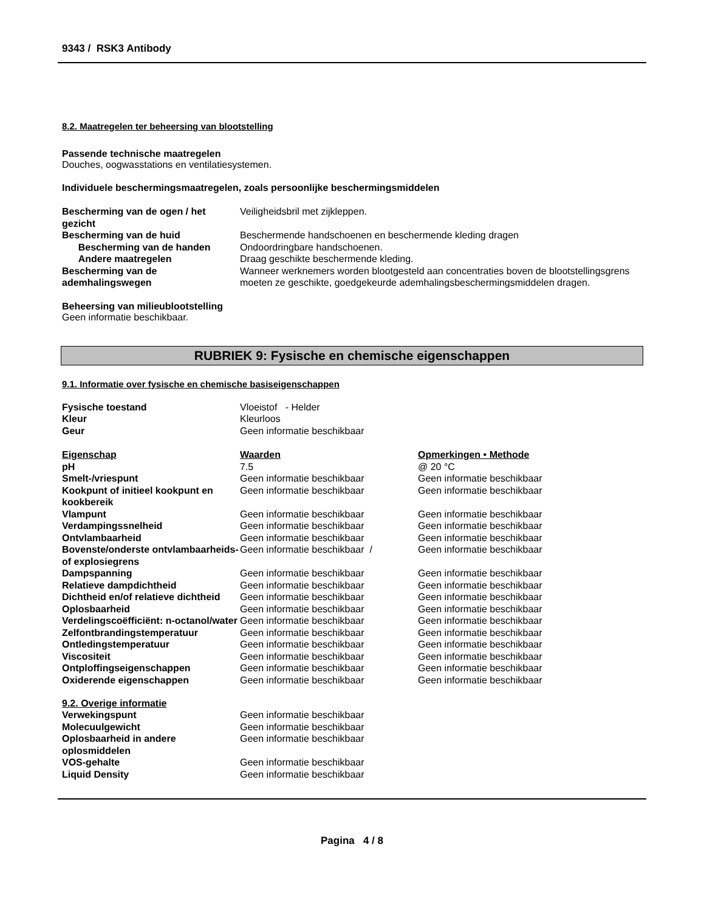9343 / RSK3 Antibody
8.2. Maatregelen ter beheersing van blootstelling
Passende technische maatregelen
Douches, oogwasstations en ventilatiesystemen.
Individuele beschermingsmaatregelen, zoals persoonlijke beschermingsmiddelen
| Bescherming van de ogen / het gezicht | Veiligheidsbril met zijkleppen. |
| Bescherming van de huid | Beschermende handschoenen en beschermende kleding dragen |
| Bescherming van de handen | Ondoordringbare handschoenen. |
| Andere maatregelen | Draag geschikte beschermende kleding. |
| Bescherming van de ademhalingswegen | Wanneer werknemers worden blootgesteld aan concentraties boven de blootstellingsgrens moeten ze geschikte, goedgekeurde ademhalingsbeschermingsmiddelen dragen. |
Beheersing van milieublootstelling
Geen informatie beschikbaar.
RUBRIEK 9: Fysische en chemische eigenschappen
9.1. Informatie over fysische en chemische basiseigenschappen
| Fysische toestand | Vloeistof - Helder |
| Kleur | Kleurloos |
| Geur | Geen informatie beschikbaar |
| Eigenschap | Waarden | Opmerkingen • Methode |
| pH | 7.5 | @ 20 °C |
| Smelt-/vriespunt | Geen informatie beschikbaar | Geen informatie beschikbaar |
| Kookpunt of initieel kookpunt en kookbereik | Geen informatie beschikbaar | Geen informatie beschikbaar |
| Vlampunt | Geen informatie beschikbaar | Geen informatie beschikbaar |
| Verdampingssnelheid | Geen informatie beschikbaar | Geen informatie beschikbaar |
| Ontvlambaarheid | Geen informatie beschikbaar | Geen informatie beschikbaar |
| Bovenste/onderste ontvlambaarheids- of explosiegrens | Geen informatie beschikbaar / | Geen informatie beschikbaar |
| Dampspanning | Geen informatie beschikbaar | Geen informatie beschikbaar |
| Relatieve dampdichtheid | Geen informatie beschikbaar | Geen informatie beschikbaar |
| Dichtheid en/of relatieve dichtheid | Geen informatie beschikbaar | Geen informatie beschikbaar |
| Oplosbaarheid | Geen informatie beschikbaar | Geen informatie beschikbaar |
| Verdelingscoëfficiënt: n-octanol/water | Geen informatie beschikbaar | Geen informatie beschikbaar |
| Zelfontbrandingstemperatuur | Geen informatie beschikbaar | Geen informatie beschikbaar |
| Ontledingstemperatuur | Geen informatie beschikbaar | Geen informatie beschikbaar |
| Viscositeit | Geen informatie beschikbaar | Geen informatie beschikbaar |
| Ontploffingseigenschappen | Geen informatie beschikbaar | Geen informatie beschikbaar |
| Oxiderende eigenschappen | Geen informatie beschikbaar | Geen informatie beschikbaar |
9.2. Overige informatie
| Verwekingspunt | Geen informatie beschikbaar |
| Molecuulgewicht | Geen informatie beschikbaar |
| Oplosbaarheid in andere oplosmiddelen | Geen informatie beschikbaar |
| VOS-gehalte | Geen informatie beschikbaar |
| Liquid Density | Geen informatie beschikbaar |
Pagina 4 / 8